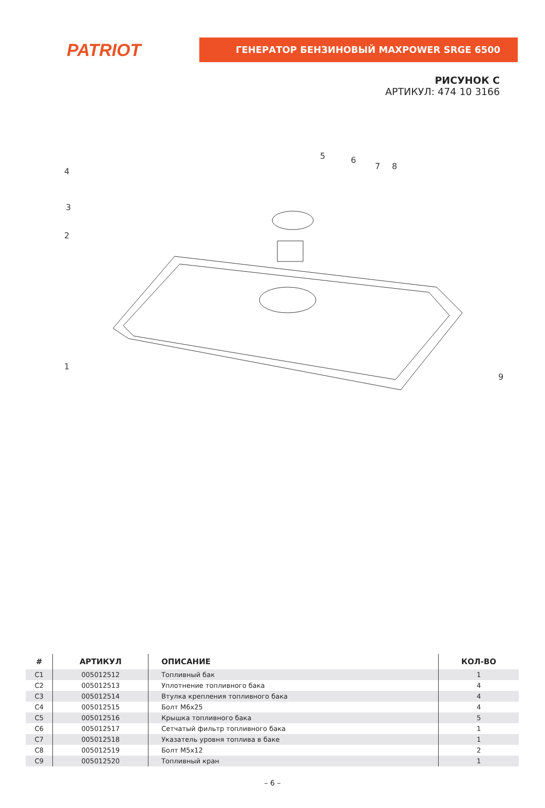PATRIOT
ГЕНЕРАТОР БЕНЗИНОВЫЙ MAXPOWER SRGE 6500
РИСУНОК С
АРТИКУЛ: 474 10 3166
1
2
3
4
5
6
7
8
9
| # | АРТИКУЛ | ОПИСАНИЕ | КОЛ-ВО |
| --- | --- | --- | --- |
| C1 | 005012512 | Топливный бак | 1 |
| C2 | 005012513 | Уплотнение топливного бака | 4 |
| C3 | 005012514 | Втулка крепления топливного бака | 4 |
| C4 | 005012515 | Болт М6х25 | 4 |
| C5 | 005012516 | Крышка топливного бака | 5 |
| C6 | 005012517 | Сетчатый фильтр топливного бака | 1 |
| C7 | 005012518 | Указатель уровня топлива в баке | 1 |
| C8 | 005012519 | Болт М5х12 | 2 |
| C9 | 005012520 | Топливный кран | 1 |
– 6 –